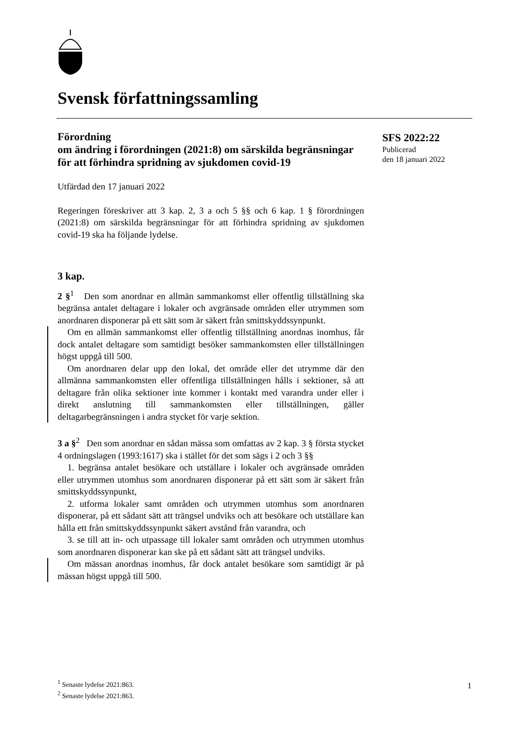Svensk författningssamling
SFS 2022:22
Publicerad
den 18 januari 2022
Förordning
om ändring i förordningen (2021:8) om särskilda begränsningar för att förhindra spridning av sjukdomen covid-19
Utfärdad den 17 januari 2022
Regeringen föreskriver att 3 kap. 2, 3 a och 5 §§ och 6 kap. 1 § förordningen (2021:8) om särskilda begränsningar för att förhindra spridning av sjukdomen covid-19 ska ha följande lydelse.
3 kap.
2 §<sup>1</sup> Den som anordnar en allmän sammankomst eller offentlig tillställning ska begränsa antalet deltagare i lokaler och avgränsade områden eller utrymmen som anordnaren disponerar på ett sätt som är säkert från smittskyddssynpunkt.
Om en allmän sammankomst eller offentlig tillställning anordnas inomhus, får dock antalet deltagare som samtidigt besöker sammankomsten eller tillställningen högst uppgå till 500.
Om anordnaren delar upp den lokal, det område eller det utrymme där den allmänna sammankomsten eller offentliga tillställningen hålls i sektioner, så att deltagare från olika sektioner inte kommer i kontakt med varandra under eller i direkt anslutning till sammankomsten eller tillställningen, gäller deltagarbegränsningen i andra stycket för varje sektion.
3 a §<sup>2</sup> Den som anordnar en sådan mässa som omfattas av 2 kap. 3 § första stycket 4 ordningslagen (1993:1617) ska i stället för det som sägs i 2 och 3 §§
1. begränsa antalet besökare och utställare i lokaler och avgränsade områden eller utrymmen utomhus som anordnaren disponerar på ett sätt som är säkert från smittskyddssynpunkt,
2. utforma lokaler samt områden och utrymmen utomhus som anordnaren disponerar, på ett sådant sätt att trängsel undviks och att besökare och utställare kan hålla ett från smittskyddssynpunkt säkert avstånd från varandra, och
3. se till att in- och utpassage till lokaler samt områden och utrymmen utomhus som anordnaren disponerar kan ske på ett sådant sätt att trängsel undviks.
Om mässan anordnas inomhus, får dock antalet besökare som samtidigt är på mässan högst uppgå till 500.
<sup>1</sup> Senaste lydelse 2021:863.
<sup>2</sup> Senaste lydelse 2021:863.
1